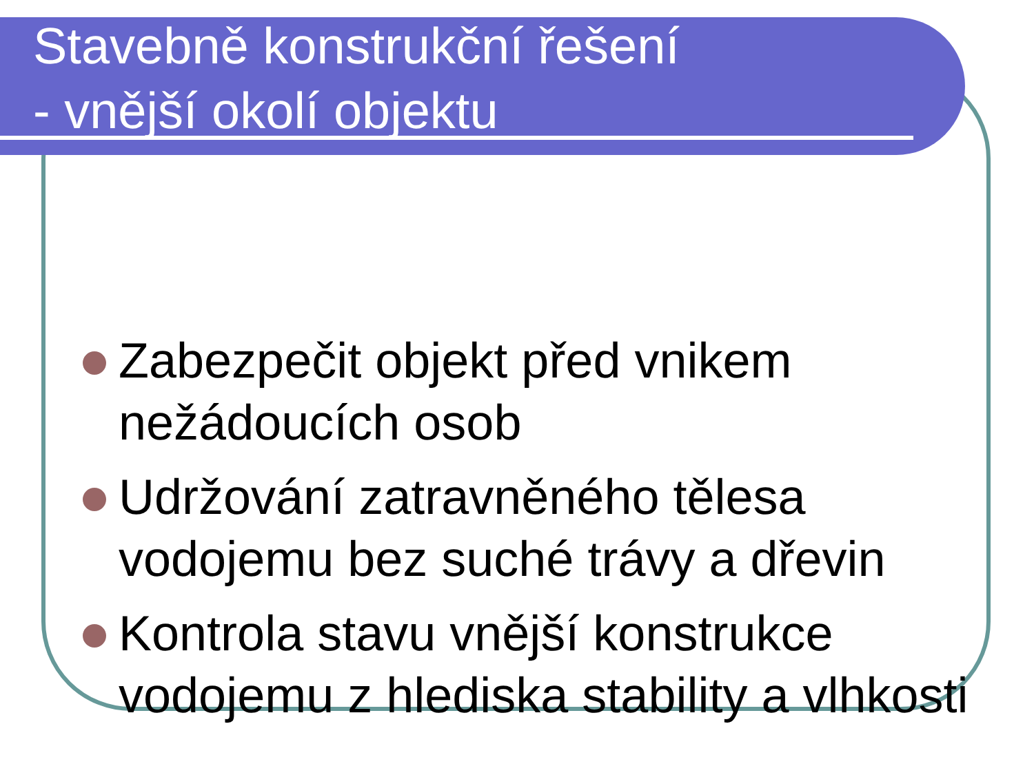Stavebně konstrukční řešení
- vnější okolí objektu
Zabezpečit objekt před vnikem nežádoucích osob
Udržování zatravněného tělesa vodojemu bez suché trávy a dřevin
Kontrola stavu vnější konstrukce vodojemu z hlediska stability a vlhkosti